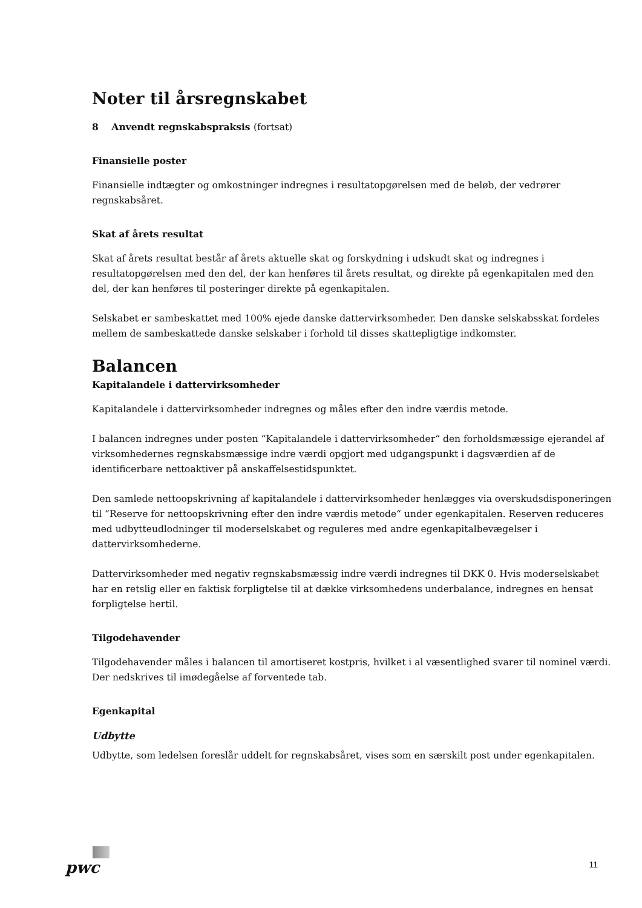Noter til årsregnskabet
8 Anvendt regnskabspraksis (fortsat)
Finansielle poster
Finansielle indtægter og omkostninger indregnes i resultatopgørelsen med de beløb, der vedrører regnskabsåret.
Skat af årets resultat
Skat af årets resultat består af årets aktuelle skat og forskydning i udskudt skat og indregnes i resultatopgørelsen med den del, der kan henføres til årets resultat, og direkte på egenkapitalen med den del, der kan henføres til posteringer direkte på egenkapitalen.
Selskabet er sambeskattet med 100% ejede danske dattervirksomheder. Den danske selskabsskat fordeles mellem de sambeskattede danske selskaber i forhold til disses skattepligtige indkomster.
Balancen
Kapitalandele i dattervirksomheder
Kapitalandele i dattervirksomheder indregnes og måles efter den indre værdis metode.
I balancen indregnes under posten “Kapitalandele i dattervirksomheder“ den forholdsmæssige ejerandel af virksomhedernes regnskabsmæssige indre værdi opgjort med udgangspunkt i dagsværdien af de identificerbare nettoaktiver på anskaffelsestidspunktet.
Den samlede nettoopskrivning af kapitalandele i dattervirksomheder henlægges via overskudsdisponeringen til “Reserve for nettoopskrivning efter den indre værdis metode“ under egenkapitalen. Reserven reduceres med udbytteudlodninger til moderselskabet og reguleres med andre egenkapitalbevægelser i dattervirksomhederne.
Dattervirksomheder med negativ regnskabsmæssig indre værdi indregnes til DKK 0. Hvis moderselskabet har en retslig eller en faktisk forpligtelse til at dække virksomhedens underbalance, indregnes en hensat forpligtelse hertil.
Tilgodehavender
Tilgodehavender måles i balancen til amortiseret kostpris, hvilket i al væsentlighed svarer til nominel værdi. Der nedskrives til imødegåelse af forventede tab.
Egenkapital
Udbytte
Udbytte, som ledelsen foreslår uddelt for regnskabsåret, vises som en særskilt post under egenkapitalen.
pwc
11